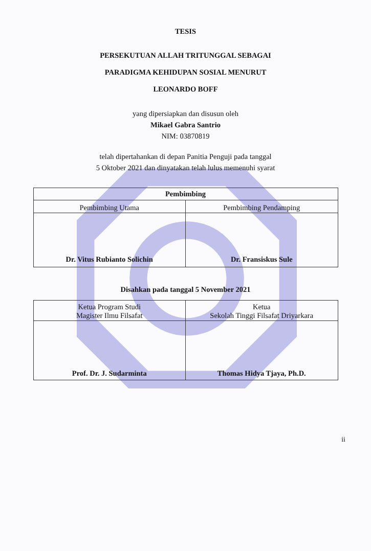TESIS
PERSEKUTUAN ALLAH TRITUNGGAL SEBAGAI
PARADIGMA KEHIDUPAN SOSIAL MENURUT
LEONARDO BOFF
yang dipersiapkan dan disusun oleh
Mikael Gabra Santrio
NIM: 03870819
telah dipertahankan di depan Panitia Penguji pada tanggal
5 Oktober 2021 dan dinyatakan telah lulus memenuhi syarat
| Pembimbing | |
| --- | --- |
| Pembimbing Utama | Pembimbing Pendamping |
| Dr. Vitus Rubianto Solichin | Dr. Fransiskus Sule |
Disahkan pada tanggal 5 November 2021
| Ketua Program Studi Magister Ilmu Filsafat | Ketua Sekolah Tinggi Filsafat Driyarkara |
| Prof. Dr. J. Sudarminta | Thomas Hidya Tjaya, Ph.D. |
ii